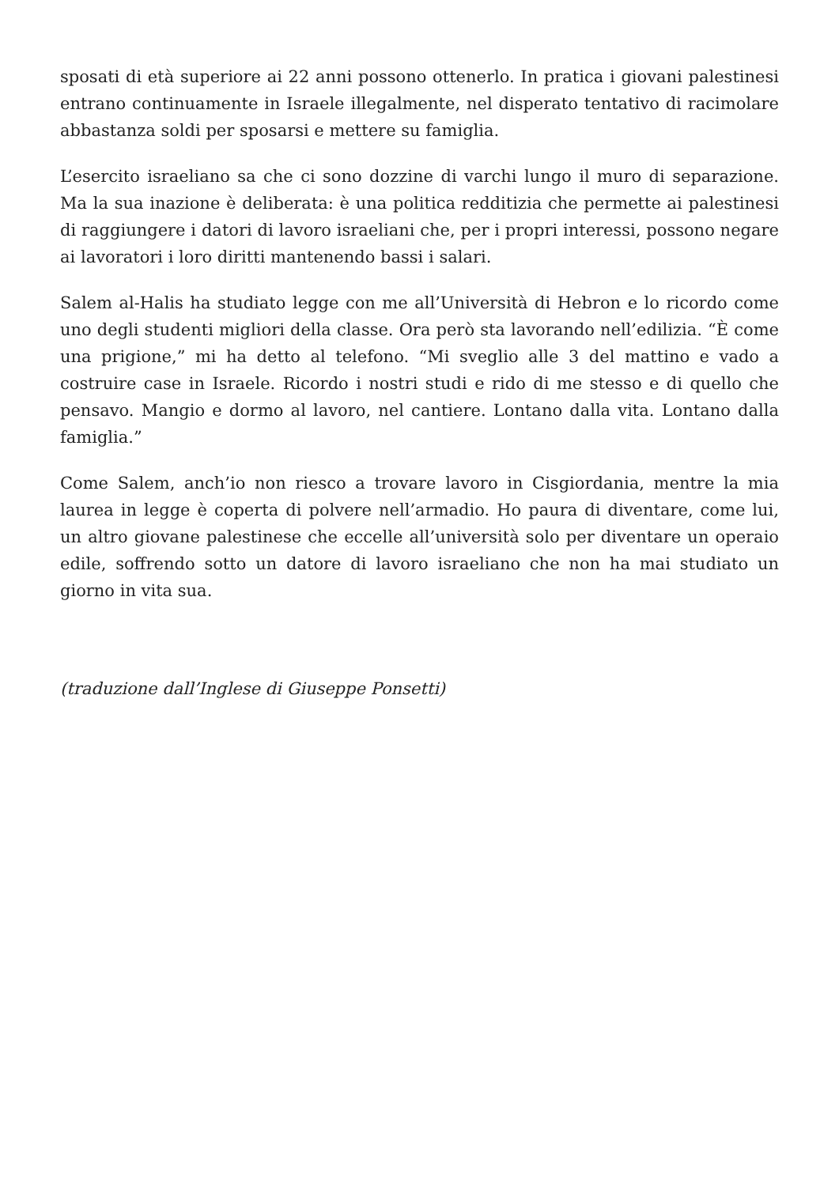sposati di età superiore ai 22 anni possono ottenerlo. In pratica i giovani palestinesi entrano continuamente in Israele illegalmente, nel disperato tentativo di racimolare abbastanza soldi per sposarsi e mettere su famiglia.
L’esercito israeliano sa che ci sono dozzine di varchi lungo il muro di separazione. Ma la sua inazione è deliberata: è una politica redditizia che permette ai palestinesi di raggiungere i datori di lavoro israeliani che, per i propri interessi, possono negare ai lavoratori i loro diritti mantenendo bassi i salari.
Salem al-Halis ha studiato legge con me all’Università di Hebron e lo ricordo come uno degli studenti migliori della classe. Ora però sta lavorando nell’edilizia. “È come una prigione,” mi ha detto al telefono. “Mi sveglio alle 3 del mattino e vado a costruire case in Israele. Ricordo i nostri studi e rido di me stesso e di quello che pensavo. Mangio e dormo al lavoro, nel cantiere. Lontano dalla vita. Lontano dalla famiglia.”
Come Salem, anch’io non riesco a trovare lavoro in Cisgiordania, mentre la mia laurea in legge è coperta di polvere nell’armadio. Ho paura di diventare, come lui, un altro giovane palestinese che eccelle all’università solo per diventare un operaio edile, soffrendo sotto un datore di lavoro israeliano che non ha mai studiato un giorno in vita sua.
(traduzione dall’Inglese di Giuseppe Ponsetti)